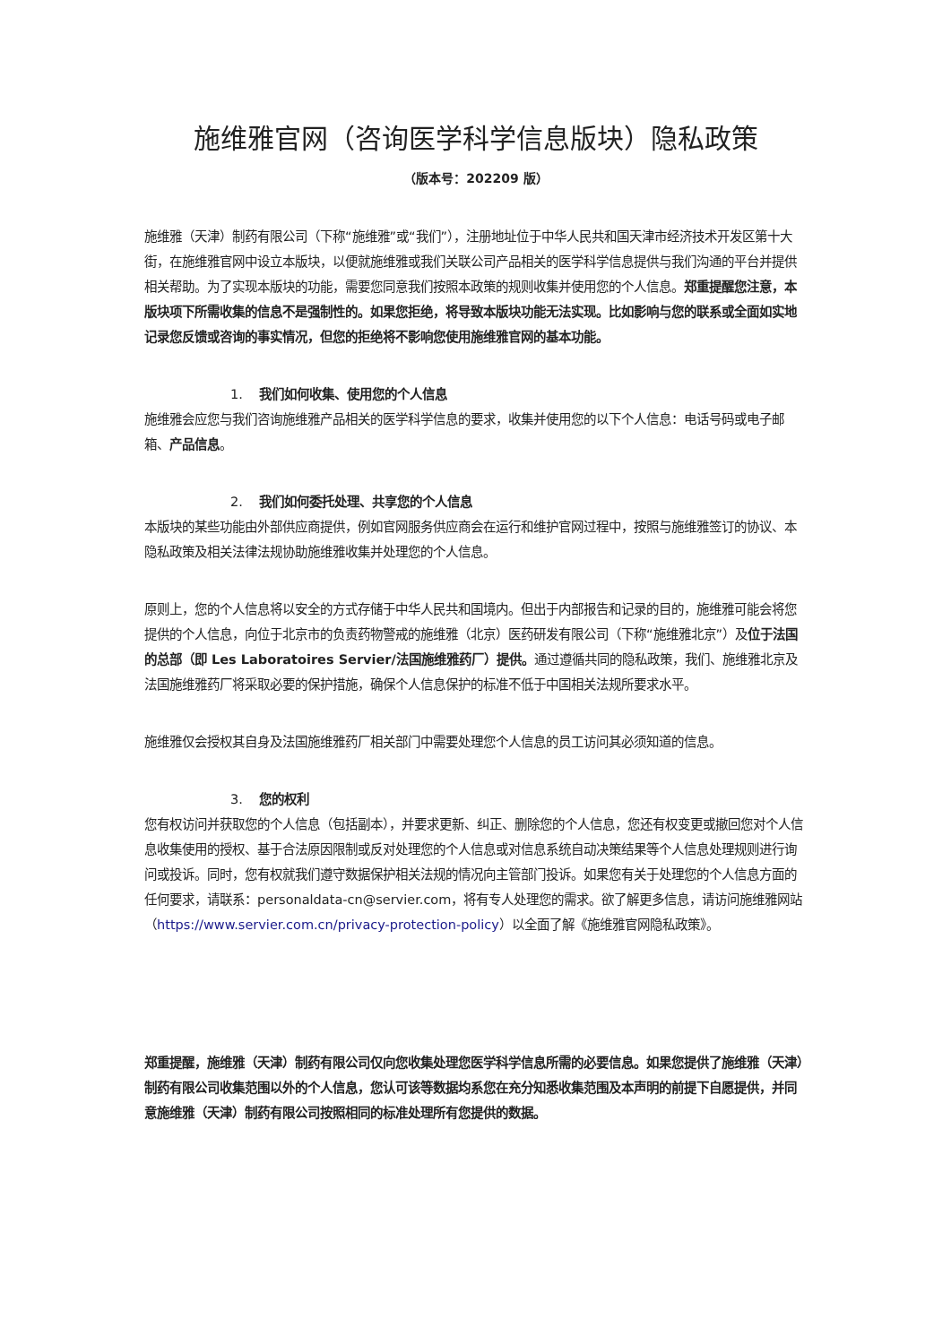施维雅官网（咨询医学科学信息版块）隐私政策
（版本号：202209 版）
施维雅（天津）制药有限公司（下称“施维雅”或“我们”），注册地址位于中华人民共和国天津市经济技术开发区第十大街，在施维雅官网中设立本版块，以便就施维雅或我们关联公司产品相关的医学科学信息提供与我们沟通的平台并提供相关帮助。为了实现本版块的功能，需要您同意我们按照本政策的规则收集并使用您的个人信息。郑重提醒您注意，本版块项下所需收集的信息不是强制性的。如果您拒绝，将导致本版块功能无法实现。比如影响与您的联系或全面如实地记录您反馈或咨询的事实情况，但您的拒绝将不影响您使用施维雅官网的基本功能。
1. 我们如何收集、使用您的个人信息
施维雅会应您与我们咨询施维雅产品相关的医学科学信息的要求，收集并使用您的以下个人信息：电话号码或电子邮箱、产品信息。
2. 我们如何委托处理、共享您的个人信息
本版块的某些功能由外部供应商提供，例如官网服务供应商会在运行和维护官网过程中，按照与施维雅签订的协议、本隐私政策及相关法律法规协助施维雅收集并处理您的个人信息。
原则上，您的个人信息将以安全的方式存储于中华人民共和国境内。但出于内部报告和记录的目的，施维雅可能会将您提供的个人信息，向位于北京市的负责药物警戒的施维雅（北京）医药研发有限公司（下称“施维雅北京”）及位于法国的总部（即 Les Laboratoires Servier/法国施维雅药厂）提供。通过遵循共同的隐私政策，我们、施维雅北京及法国施维雅药厂将采取必要的保护措施，确保个人信息保护的标准不低于中国相关法规所要求水平。
施维雅仅会授权其自身及法国施维雅药厂相关部门中需要处理您个人信息的员工访问其必须知道的信息。
3. 您的权利
您有权访问并获取您的个人信息（包括副本），并要求更新、纠正、删除您的个人信息，您还有权变更或撤回您对个人信息收集使用的授权、基于合法原因限制或反对处理您的个人信息或对信息系统自动决策结果等个人信息处理规则进行询问或投诉。同时，您有权就我们遵守数据保护相关法规的情况向主管部门投诉。如果您有关于处理您的个人信息方面的任何要求，请联系：personaldata-cn@servier.com，将有专人处理您的需求。欲了解更多信息，请访问施维雅网站（https://www.servier.com.cn/privacy-protection-policy）以全面了解《施维雅官网隐私政策》。
郑重提醒，施维雅（天津）制药有限公司仅向您收集处理您医学科学信息所需的必要信息。如果您提供了施维雅（天津）制药有限公司收集范围以外的个人信息，您认可该等数据均系您在充分知悉收集范围及本声明的前提下自愿提供，并同意施维雅（天津）制药有限公司按照相同的标准处理所有您提供的数据。